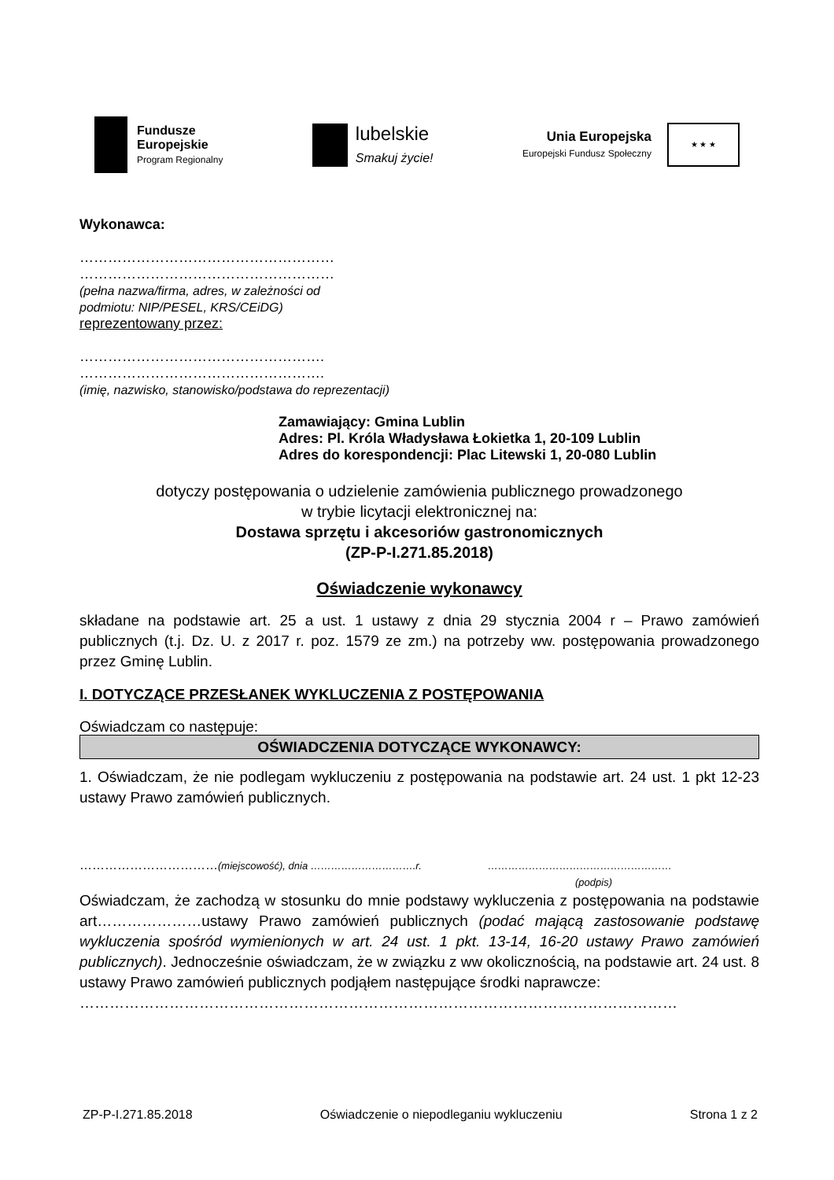Fundusze
Europejskie
Program Regionalny
lubelskie
Smakuj życie!
Unia Europejska
Europejski Fundusz Społeczny
★ ★ ★
Wykonawca:
………………………………………………
………………………………………………
(pełna nazwa/firma, adres, w zależności od
podmiotu: NIP/PESEL, KRS/CEiDG)
reprezentowany przez:
…………………………………………….
…………………………………………….
(imię, nazwisko, stanowisko/podstawa do reprezentacji)
Zamawiający: Gmina Lublin
Adres: Pl. Króla Władysława Łokietka 1, 20-109 Lublin
Adres do korespondencji: Plac Litewski 1, 20-080 Lublin
dotyczy postępowania o udzielenie zamówienia publicznego prowadzonego
w trybie licytacji elektronicznej na:
Dostawa sprzętu i akcesoriów gastronomicznych
(ZP-P-I.271.85.2018)
Oświadczenie wykonawcy
składane na podstawie art. 25 a ust. 1 ustawy z dnia 29 stycznia 2004 r – Prawo zamówień publicznych (t.j. Dz. U. z 2017 r. poz. 1579 ze zm.) na potrzeby ww. postępowania prowadzonego przez Gminę Lublin.
I. DOTYCZĄCE PRZESŁANEK WYKLUCZENIA Z POSTĘPOWANIA
Oświadczam co następuje:
OŚWIADCZENIA DOTYCZĄCE WYKONAWCY:
1. Oświadczam, że nie podlegam wykluczeniu z postępowania na podstawie art. 24 ust. 1 pkt 12-23 ustawy Prawo zamówień publicznych.
……………………………(miejscowość), dnia ………………………….r. ………………………………………………
(podpis)
Oświadczam, że zachodzą w stosunku do mnie podstawy wykluczenia z postępowania na podstawie art…………………ustawy Prawo zamówień publicznych (podać mającą zastosowanie podstawę wykluczenia spośród wymienionych w art. 24 ust. 1 pkt. 13-14, 16-20 ustawy Prawo zamówień publicznych). Jednocześnie oświadczam, że w związku z ww okolicznością, na podstawie art. 24 ust. 8 ustawy Prawo zamówień publicznych podjąłem następujące środki naprawcze:
…………………………………………………………………………………………………………
ZP-P-I.271.85.2018 Oświadczenie o niepodleganiu wykluczeniu Strona 1 z 2